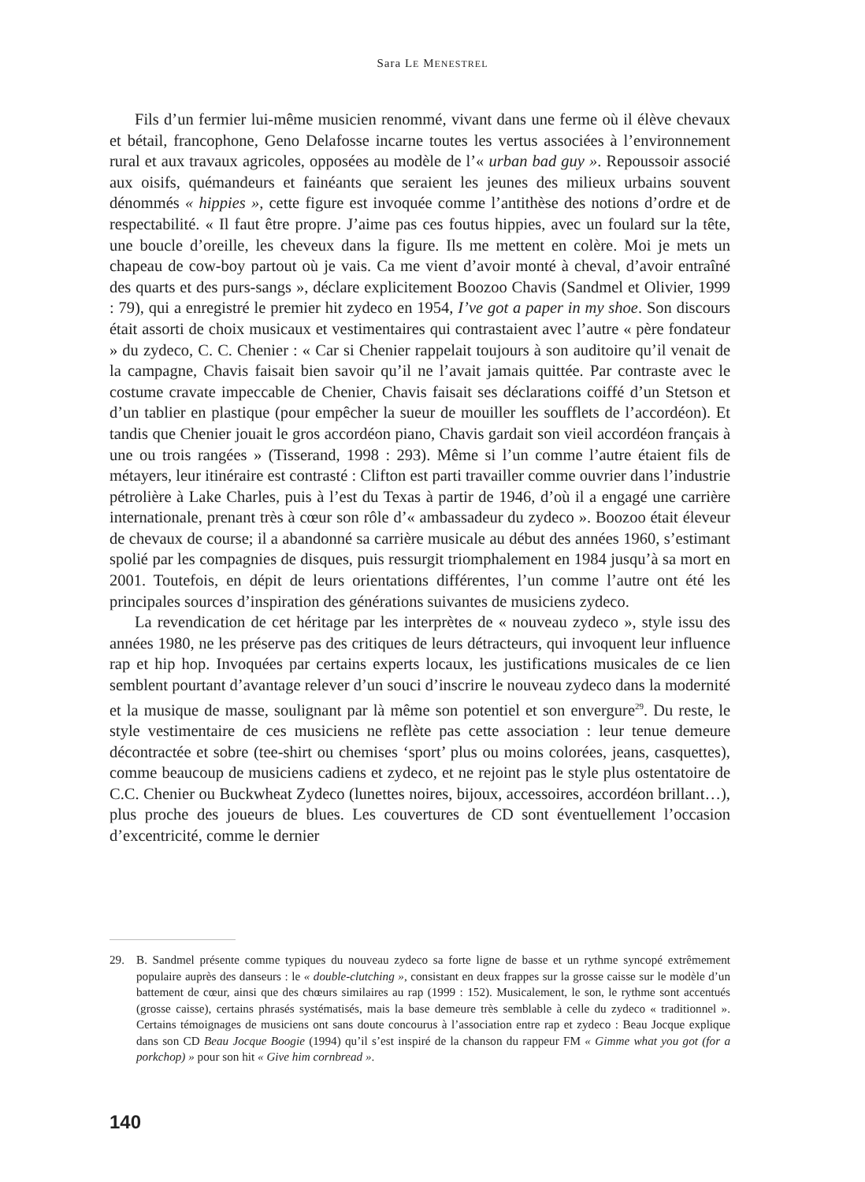Sara LE MENESTREL
Fils d’un fermier lui-même musicien renommé, vivant dans une ferme où il élève chevaux et bétail, francophone, Geno Delafosse incarne toutes les vertus associées à l’environnement rural et aux travaux agricoles, opposées au modèle de l’« urban bad guy ». Repoussoir associé aux oisifs, quémandeurs et fainéants que seraient les jeunes des milieux urbains souvent dénommés « hippies », cette figure est invoquée comme l’antithèse des notions d’ordre et de respectabilité. « Il faut être propre. J’aime pas ces foutus hippies, avec un foulard sur la tête, une boucle d’oreille, les cheveux dans la figure. Ils me mettent en colère. Moi je mets un chapeau de cow-boy partout où je vais. Ca me vient d’avoir monté à cheval, d’avoir entraîné des quarts et des purs-sangs », déclare explicitement Boozoo Chavis (Sandmel et Olivier, 1999 : 79), qui a enregistré le premier hit zydeco en 1954, I’ve got a paper in my shoe. Son discours était assorti de choix musicaux et vestimentaires qui contrastaient avec l’autre « père fondateur » du zydeco, C. C. Chenier : « Car si Chenier rappelait toujours à son auditoire qu’il venait de la campagne, Chavis faisait bien savoir qu’il ne l’avait jamais quittée. Par contraste avec le costume cravate impeccable de Chenier, Chavis faisait ses déclarations coiffé d’un Stetson et d’un tablier en plastique (pour empêcher la sueur de mouiller les soufflets de l’accordéon). Et tandis que Chenier jouait le gros accordéon piano, Chavis gardait son vieil accordéon français à une ou trois rangées » (Tisserand, 1998 : 293). Même si l’un comme l’autre étaient fils de métayers, leur itinéraire est contrasté : Clifton est parti travailler comme ouvrier dans l’industrie pétrolière à Lake Charles, puis à l’est du Texas à partir de 1946, d’où il a engagé une carrière internationale, prenant très à cœur son rôle d’« ambassadeur du zydeco ». Boozoo était éleveur de chevaux de course; il a abandonné sa carrière musicale au début des années 1960, s’estimant spolié par les compagnies de disques, puis ressurgit triomphalement en 1984 jusqu’à sa mort en 2001. Toutefois, en dépit de leurs orientations différentes, l’un comme l’autre ont été les principales sources d’inspiration des générations suivantes de musiciens zydeco.
La revendication de cet héritage par les interprètes de « nouveau zydeco », style issu des années 1980, ne les préserve pas des critiques de leurs détracteurs, qui invoquent leur influence rap et hip hop. Invoquées par certains experts locaux, les justifications musicales de ce lien semblent pourtant d’avantage relever d’un souci d’inscrire le nouveau zydeco dans la modernité et la musique de masse, soulignant par là même son potentiel et son envergure<sup>29</sup>. Du reste, le style vestimentaire de ces musiciens ne reflète pas cette association : leur tenue demeure décontractée et sobre (tee-shirt ou chemises ‘sport’ plus ou moins colorées, jeans, casquettes), comme beaucoup de musiciens cadiens et zydeco, et ne rejoint pas le style plus ostentatoire de C.C. Chenier ou Buckwheat Zydeco (lunettes noires, bijoux, accessoires, accordéon brillant…), plus proche des joueurs de blues. Les couvertures de CD sont éventuellement l’occasion d’excentricité, comme le dernier
29. B. Sandmel présente comme typiques du nouveau zydeco sa forte ligne de basse et un rythme syncopé extrêmement populaire auprès des danseurs : le « double-clutching », consistant en deux frappes sur la grosse caisse sur le modèle d’un battement de cœur, ainsi que des chœurs similaires au rap (1999 : 152). Musicalement, le son, le rythme sont accentués (grosse caisse), certains phrasés systématisés, mais la base demeure très semblable à celle du zydeco « traditionnel ». Certains témoignages de musiciens ont sans doute concourus à l’association entre rap et zydeco : Beau Jocque explique dans son CD Beau Jocque Boogie (1994) qu’il s’est inspiré de la chanson du rappeur FM « Gimme what you got (for a porkchop) » pour son hit « Give him cornbread ».
140